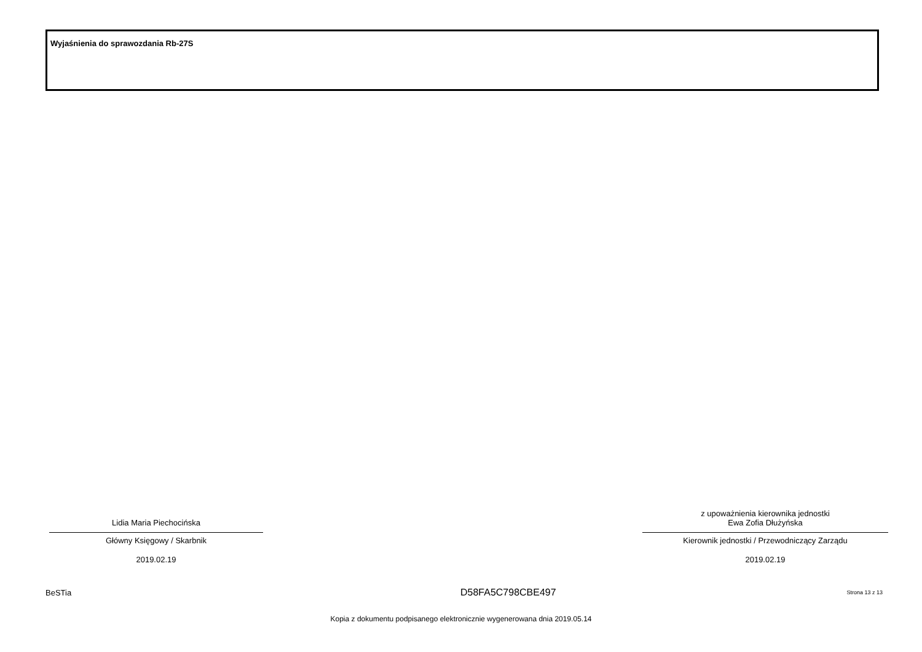Wyjaśnienia do sprawozdania Rb-27S
Lidia Maria Piechocińska
Główny Księgowy / Skarbnik
2019.02.19
z upoważnienia kierownika jednostki
Ewa Zofia Dłużyńska
Kierownik jednostki / Przewodniczący Zarządu
2019.02.19
BeSTia D58FA5C798CBE497 Strona 13 z 13
Kopia z dokumentu podpisanego elektronicznie wygenerowana dnia 2019.05.14